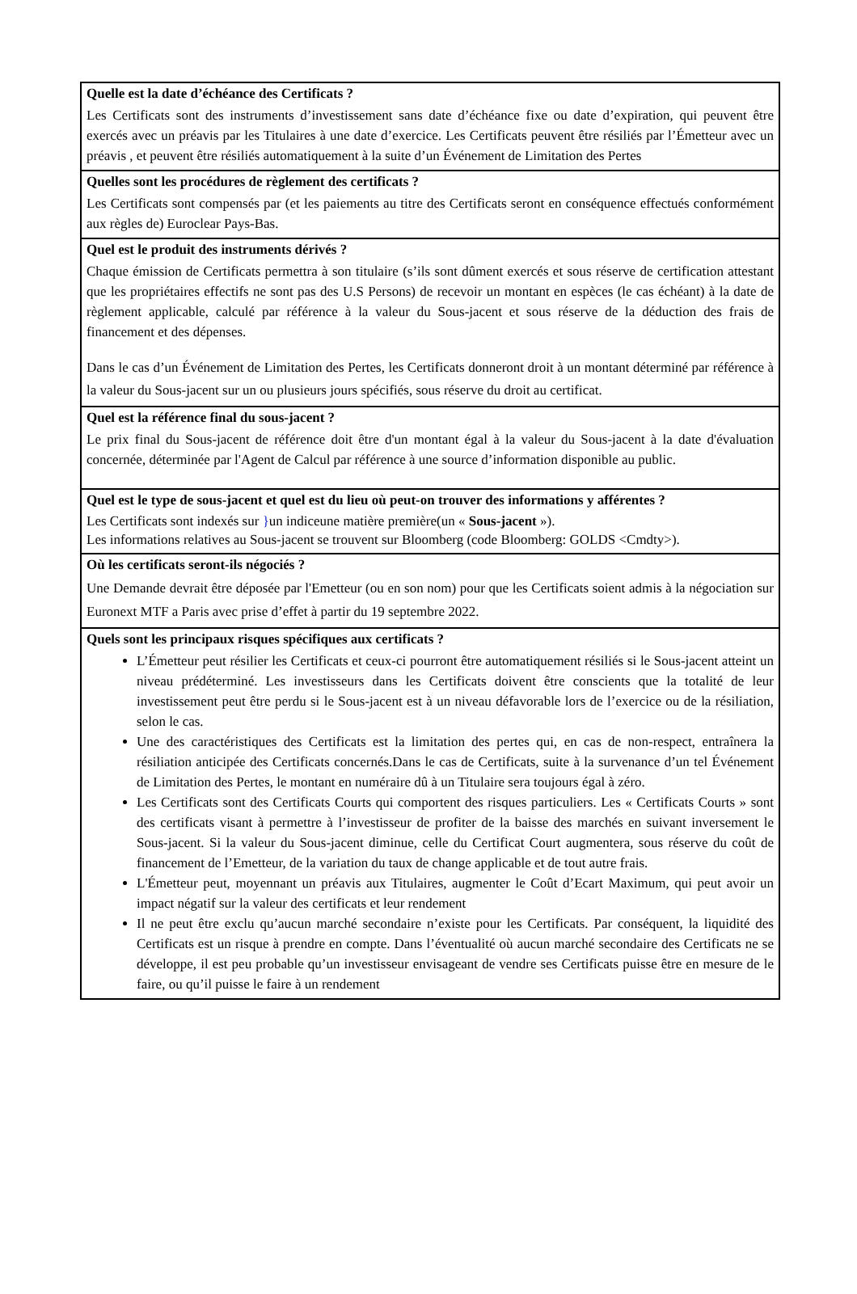Quelle est la date d’échéance des Certificats ?
Les Certificats sont des instruments d’investissement sans date d’échéance fixe ou date d’expiration, qui peuvent être exercés avec un préavis par les Titulaires à une date d’exercice. Les Certificats peuvent être résiliés par l’Émetteur avec un préavis , et peuvent être résiliés automatiquement à la suite d’un Événement de Limitation des Pertes
Quelles sont les procédures de règlement des certificats ?
Les Certificats sont compensés par (et les paiements au titre des Certificats seront en conséquence effectués conformément aux règles de) Euroclear Pays-Bas.
Quel est le produit des instruments dérivés ?
Chaque émission de Certificats permettra à son titulaire (s’ils sont dûment exercés et sous réserve de certification attestant que les propriétaires effectifs ne sont pas des U.S Persons) de recevoir un montant en espèces (le cas échéant) à la date de règlement applicable, calculé par référence à la valeur du Sous-jacent et sous réserve de la déduction des frais de financement et des dépenses.
Dans le cas d’un Événement de Limitation des Pertes, les Certificats donneront droit à un montant déterminé par référence à la valeur du Sous-jacent sur un ou plusieurs jours spécifiés, sous réserve du droit au certificat.
Quel est la référence final du sous-jacent ?
Le prix final du Sous-jacent de référence doit être d'un montant égal à la valeur du Sous-jacent à la date d'évaluation concernée, déterminée par l'Agent de Calcul par référence à une source d’information disponible au public.
Quel est le type de sous-jacent et quel est du lieu où peut-on trouver des informations y afférentes ?
Les Certificats sont indexés sur }un indiceune matière première(un « Sous-jacent »).
Les informations relatives au Sous-jacent se trouvent sur Bloomberg (code Bloomberg: GOLDS <Cmdty>).
Où les certificats seront-ils négociés ?
Une Demande devrait être déposée par l'Emetteur (ou en son nom) pour que les Certificats soient admis à la négociation sur Euronext MTF a Paris avec prise d’effet à partir du 19 septembre 2022.
Quels sont les principaux risques spécifiques aux certificats ?
L’Émetteur peut résilier les Certificats et ceux-ci pourront être automatiquement résiliés si le Sous-jacent atteint un niveau prédéterminé. Les investisseurs dans les Certificats doivent être conscients que la totalité de leur investissement peut être perdu si le Sous-jacent est à un niveau défavorable lors de l’exercice ou de la résiliation, selon le cas.
Une des caractéristiques des Certificats est la limitation des pertes qui, en cas de non-respect, entraînera la résiliation anticipée des Certificats concernés.Dans le cas de Certificats, suite à la survenance d’un tel Événement de Limitation des Pertes, le montant en numéraire dû à un Titulaire sera toujours égal à zéro.
Les Certificats sont des Certificats Courts qui comportent des risques particuliers. Les « Certificats Courts » sont des certificats visant à permettre à l’investisseur de profiter de la baisse des marchés en suivant inversement le Sous-jacent. Si la valeur du Sous-jacent diminue, celle du Certificat Court augmentera, sous réserve du coût de financement de l’Emetteur, de la variation du taux de change applicable et de tout autre frais.
L'Émetteur peut, moyennant un préavis aux Titulaires, augmenter le Coût d’Ecart Maximum, qui peut avoir un impact négatif sur la valeur des certificats et leur rendement
Il ne peut être exclu qu’aucun marché secondaire n’existe pour les Certificats. Par conséquent, la liquidité des Certificats est un risque à prendre en compte. Dans l’éventualité où aucun marché secondaire des Certificats ne se développe, il est peu probable qu’un investisseur envisageant de vendre ses Certificats puisse être en mesure de le faire, ou qu’il puisse le faire à un rendement